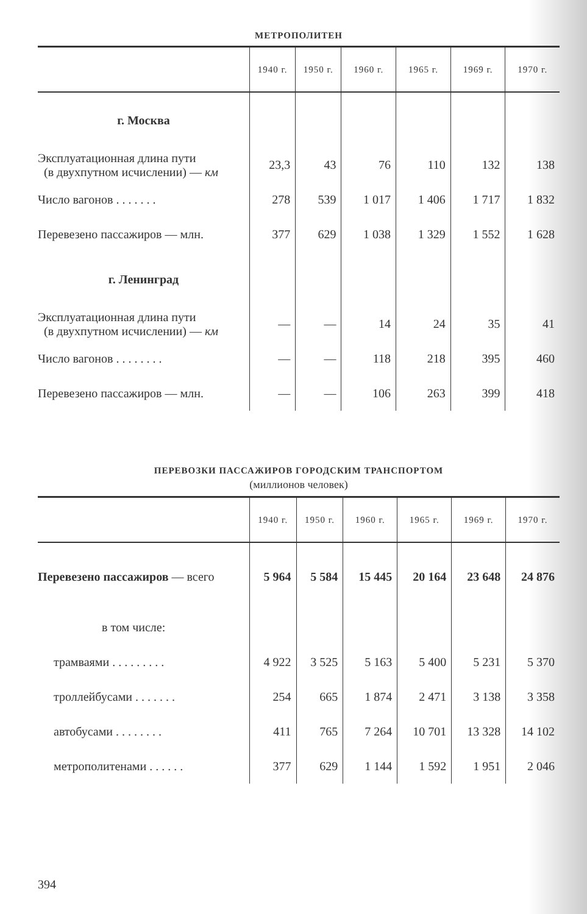МЕТРОПОЛИТЕН
| | 1940 г. | 1950 г. | 1960 г. | 1965 г. | 1969 г. | 1970 г. |
| --- | --- | --- | --- | --- | --- | --- |
| г. Москва | | | | | | |
| Эксплуатационная длина пути (в двухпутном исчислении) — км | 23,3 | 43 | 76 | 110 | 132 | 138 |
| Число вагонов . . . . . . . | 278 | 539 | 1 017 | 1 406 | 1 717 | 1 832 |
| Перевезено пассажиров — млн. | 377 | 629 | 1 038 | 1 329 | 1 552 | 1 628 |
| г. Ленинград | | | | | | |
| Эксплуатационная длина пути (в двухпутном исчислении) — км | — | — | 14 | 24 | 35 | 41 |
| Число вагонов . . . . . . . . | — | — | 118 | 218 | 395 | 460 |
| Перевезено пассажиров — млн. | — | — | 106 | 263 | 399 | 418 |
ПЕРЕВОЗКИ ПАССАЖИРОВ ГОРОДСКИМ ТРАНСПОРТОМ
(миллионов человек)
| | 1940 г. | 1950 г. | 1960 г. | 1965 г. | 1969 г. | 1970 г. |
| --- | --- | --- | --- | --- | --- | --- |
| Перевезено пассажиров — всего | 5 964 | 5 584 | 15 445 | 20 164 | 23 648 | 24 876 |
| в том числе: | | | | | | |
| трамваями . . . . . . . . . | 4 922 | 3 525 | 5 163 | 5 400 | 5 231 | 5 370 |
| троллейбусами . . . . . . . | 254 | 665 | 1 874 | 2 471 | 3 138 | 3 358 |
| автобусами . . . . . . . . | 411 | 765 | 7 264 | 10 701 | 13 328 | 14 102 |
| метрополитенами . . . . . . | 377 | 629 | 1 144 | 1 592 | 1 951 | 2 046 |
394